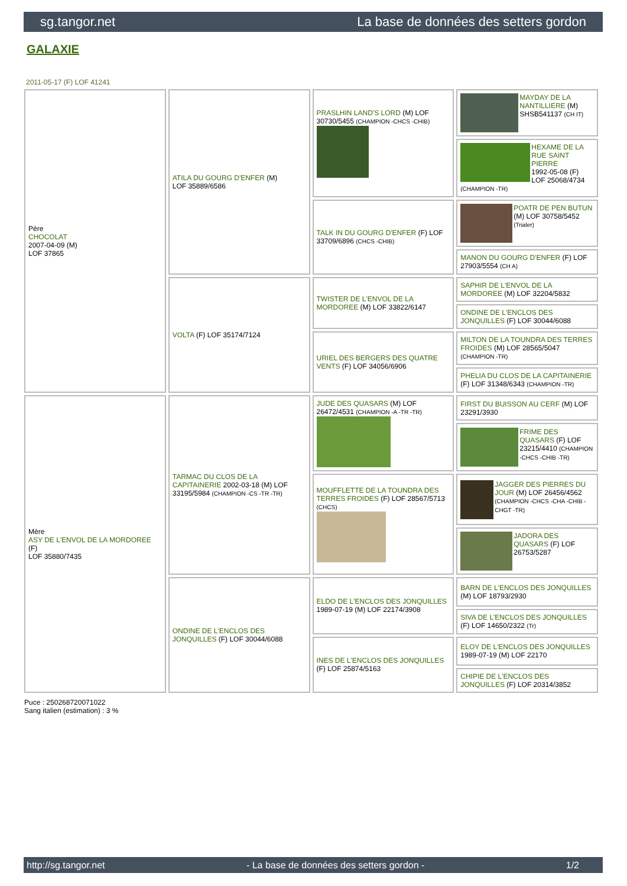sg.tangor.net La base de données des setters gordon
GALAXIE
2011-05-17 (F) LOF 41241
| Père CHOCOLAT 2007-04-09 (M) LOF 37865 | ATILA DU GOURG D'ENFER (M) LOF 35889/6586 | PRASLHIN LAND'S LORD (M) LOF 30730/5455 (CHAMPION -CHCS -CHIB) | MAYDAY DE LA NANTILLIERE (M) SHSB541137 (CH IT) |
| | | | HEXAME DE LA RUE SAINT PIERRE 1992-05-08 (F) LOF 25068/4734 (CHAMPION -TR) |
| | | TALK IN DU GOURG D'ENFER (F) LOF 33709/6896 (CHCS -CHIB) | POATR DE PEN BUTUN (M) LOF 30758/5452 (Trialer) |
| | | | MANON DU GOURG D'ENFER (F) LOF 27903/5554 (CH A) |
| | VOLTA (F) LOF 35174/7124 | TWISTER DE L'ENVOL DE LA MORDOREE (M) LOF 33822/6147 | SAPHIR DE L'ENVOL DE LA MORDOREE (M) LOF 32204/5832 |
| | | | ONDINE DE L'ENCLOS DES JONQUILLES (F) LOF 30044/6088 |
| | | URIEL DES BERGERS DES QUATRE VENTS (F) LOF 34056/6906 | MILTON DE LA TOUNDRA DES TERRES FROIDES (M) LOF 28565/5047 (CHAMPION -TR) |
| | | | PHELIA DU CLOS DE LA CAPITAINERIE (F) LOF 31348/6343 (CHAMPION -TR) |
| Mère ASY DE L'ENVOL DE LA MORDOREE (F) LOF 35880/7435 | TARMAC DU CLOS DE LA CAPITAINERIE 2002-03-18 (M) LOF 33195/5984 (CHAMPION -CS -TR -TR) | JUDE DES QUASARS (M) LOF 26472/4531 (CHAMPION -A -TR -TR) | FIRST DU BUISSON AU CERF (M) LOF 23291/3930 |
| | | | FRIME DES QUASARS (F) LOF 23215/4410 (CHAMPION -CHCS -CHIB -TR) |
| | | MOUFFLETTE DE LA TOUNDRA DES TERRES FROIDES (F) LOF 28567/5713 (CHCS) | JAGGER DES PIERRES DU JOUR (M) LOF 26456/4562 (CHAMPION -CHCS -CHA -CHIB -CHGT -TR) |
| | | | JADORA DES QUASARS (F) LOF 26753/5287 |
| | ONDINE DE L'ENCLOS DES JONQUILLES (F) LOF 30044/6088 | ELDO DE L'ENCLOS DES JONQUILLES 1989-07-19 (M) LOF 22174/3908 | BARN DE L'ENCLOS DES JONQUILLES (M) LOF 18793/2930 |
| | | | SIVA DE L'ENCLOS DES JONQUILLES (F) LOF 14650/2322 (Tr) |
| | | INES DE L'ENCLOS DES JONQUILLES (F) LOF 25874/5163 | ELOY DE L'ENCLOS DES JONQUILLES 1989-07-19 (M) LOF 22170 |
| | | | CHIPIE DE L'ENCLOS DES JONQUILLES (F) LOF 20314/3852 |
Puce : 250268720071022
Sang italien (estimation) : 3 %
http://sg.tangor.net - La base de données des setters gordon - 1/2